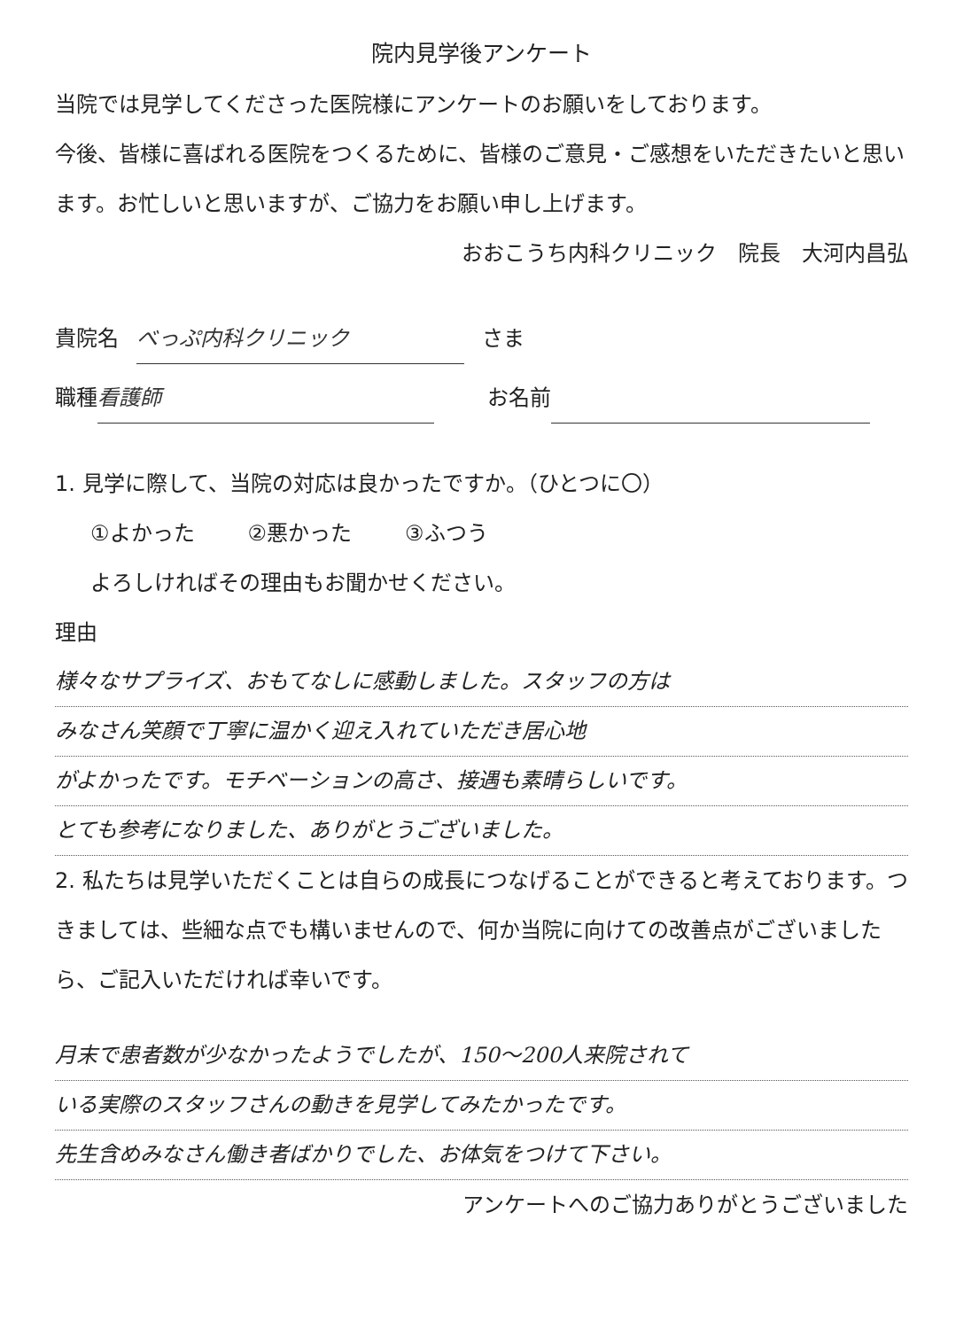院内見学後アンケート
当院では見学してくださった医院様にアンケートのお願いをしております。
今後、皆様に喜ばれる医院をつくるために、皆様のご意見・ご感想をいただきたいと思います。お忙しいと思いますが、ご協力をお願い申し上げます。
おおこうち内科クリニック　院長　大河内昌弘
貴院名 べっぷ内科クリニック さま
職種 看護師 お名前
1. 見学に際して、当院の対応は良かったですか。（ひとつに〇）
①よかった ②悪かった ③ふつう
よろしければその理由もお聞かせください。
理由
様々なサプライズ、おもてなしに感動しました。スタッフの方は
みなさん笑顔で丁寧に温かく迎え入れていただき居心地
がよかったです。モチベーションの高さ、接遇も素晴らしいです。
とても参考になりました、ありがとうございました。
2. 私たちは見学いただくことは自らの成長につなげることができると考えております。つきましては、些細な点でも構いませんので、何か当院に向けての改善点がございましたら、ご記入いただければ幸いです。
月末で患者数が少なかったようでしたが、150～200人来院されて
いる実際のスタッフさんの動きを見学してみたかったです。
先生含めみなさん働き者ばかりでした、お体気をつけて下さい。
アンケートへのご協力ありがとうございました